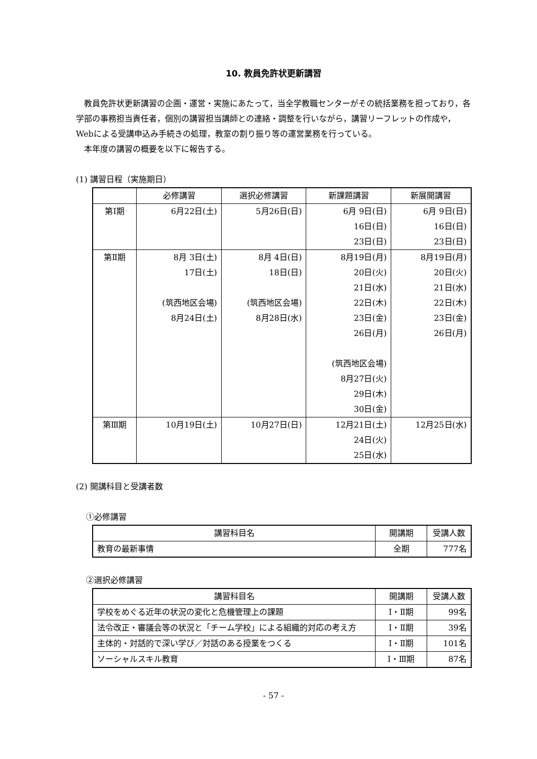10. 教員免許状更新講習
教員免許状更新講習の企画・運営・実施にあたって，当全学教職センターがその統括業務を担っており，各学部の事務担当責任者，個別の講習担当講師との連絡・調整を行いながら，講習リーフレットの作成や，Webによる受講申込み手続きの処理，教室の割り振り等の運営業務を行っている。
本年度の講習の概要を以下に報告する。
(1) 講習日程（実施期日）
| | 必修講習 | 選択必修講習 | 新課題講習 | 新展開講習 |
| --- | --- | --- | --- | --- |
| 第Ⅰ期 | 6月22日(土) | 5月26日(日) | 6月 9日(日) 16日(日) 23日(日) | 6月 9日(日) 16日(日) 23日(日) |
| 第Ⅱ期 | 8月 3日(土) 17日(土) (筑西地区会場) 8月24日(土) | 8月 4日(日) 18日(日) (筑西地区会場) 8月28日(水) | 8月19日(月) 20日(火) 21日(水) 22日(木) 23日(金) 26日(月) (筑西地区会場) 8月27日(火) 29日(木) 30日(金) | 8月19日(月) 20日(火) 21日(水) 22日(木) 23日(金) 26日(月) |
| 第Ⅲ期 | 10月19日(土) | 10月27日(日) | 12月21日(土) 24日(火) 25日(水) | 12月25日(水) |
(2) 開講科目と受講者数
①必修講習
| 講習科目名 | 開講期 | 受講人数 |
| --- | --- | --- |
| 教育の最新事情 | 全期 | 777名 |
②選択必修講習
| 講習科目名 | 開講期 | 受講人数 |
| --- | --- | --- |
| 学校をめぐる近年の状況の変化と危機管理上の課題 | Ⅰ・Ⅱ期 | 99名 |
| 法令改正・審議会等の状況と「チーム学校」による組織的対応の考え方 | Ⅰ・Ⅱ期 | 39名 |
| 主体的・対話的で深い学び／対話のある授業をつくる | Ⅰ・Ⅱ期 | 101名 |
| ソーシャルスキル教育 | Ⅰ・Ⅲ期 | 87名 |
- 57 -